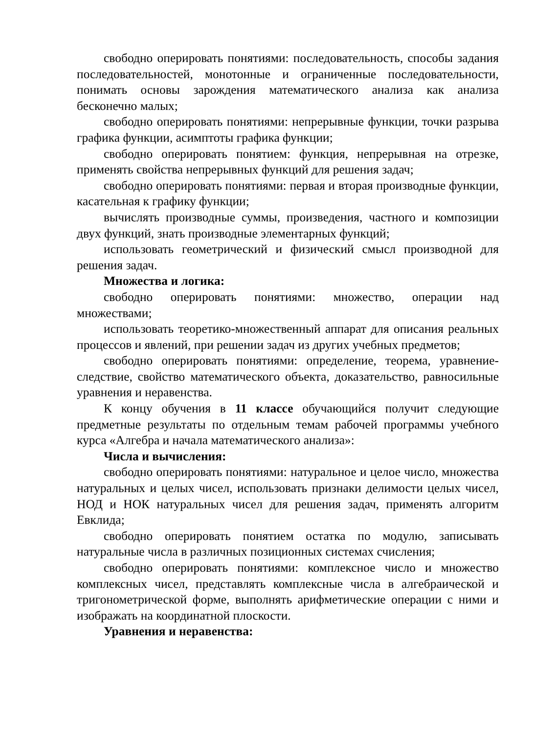свободно оперировать понятиями: последовательность, способы задания последовательностей, монотонные и ограниченные последовательности, понимать основы зарождения математического анализа как анализа бесконечно малых;
свободно оперировать понятиями: непрерывные функции, точки разрыва графика функции, асимптоты графика функции;
свободно оперировать понятием: функция, непрерывная на отрезке, применять свойства непрерывных функций для решения задач;
свободно оперировать понятиями: первая и вторая производные функции, касательная к графику функции;
вычислять производные суммы, произведения, частного и композиции двух функций, знать производные элементарных функций;
использовать геометрический и физический смысл производной для решения задач.
Множества и логика:
свободно оперировать понятиями: множество, операции над множествами;
использовать теоретико-множественный аппарат для описания реальных процессов и явлений, при решении задач из других учебных предметов;
свободно оперировать понятиями: определение, теорема, уравнение-следствие, свойство математического объекта, доказательство, равносильные уравнения и неравенства.
К концу обучения в 11 классе обучающийся получит следующие предметные результаты по отдельным темам рабочей программы учебного курса «Алгебра и начала математического анализа»:
Числа и вычисления:
свободно оперировать понятиями: натуральное и целое число, множества натуральных и целых чисел, использовать признаки делимости целых чисел, НОД и НОК натуральных чисел для решения задач, применять алгоритм Евклида;
свободно оперировать понятием остатка по модулю, записывать натуральные числа в различных позиционных системах счисления;
свободно оперировать понятиями: комплексное число и множество комплексных чисел, представлять комплексные числа в алгебраической и тригонометрической форме, выполнять арифметические операции с ними и изображать на координатной плоскости.
Уравнения и неравенства: